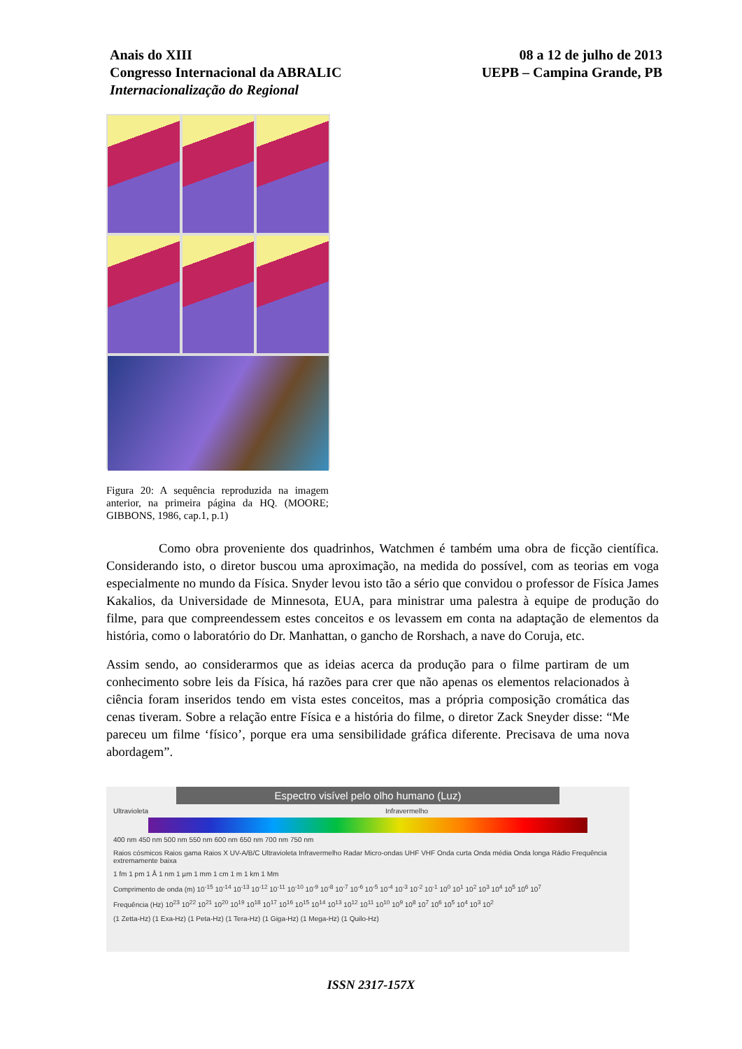Anais do XIII
Congresso Internacional da ABRALIC
Internacionalização do Regional
08 a 12 de julho de 2013
UEPB – Campina Grande, PB
Figura 20: A sequência reproduzida na imagem anterior, na primeira página da HQ. (MOORE; GIBBONS, 1986, cap.1, p.1)
Como obra proveniente dos quadrinhos, Watchmen é também uma obra de ficção científica. Considerando isto, o diretor buscou uma aproximação, na medida do possível, com as teorias em voga especialmente no mundo da Física. Snyder levou isto tão a sério que convidou o professor de Física James Kakalios, da Universidade de Minnesota, EUA, para ministrar uma palestra à equipe de produção do filme, para que compreendessem estes conceitos e os levassem em conta na adaptação de elementos da história, como o laboratório do Dr. Manhattan, o gancho de Rorshach, a nave do Coruja, etc.
Assim sendo, ao considerarmos que as ideias acerca da produção para o filme partiram de um conhecimento sobre leis da Física, há razões para crer que não apenas os elementos relacionados à ciência foram inseridos tendo em vista estes conceitos, mas a própria composição cromática das cenas tiveram. Sobre a relação entre Física e a história do filme, o diretor Zack Sneyder disse: “Me pareceu um filme ‘físico’, porque era uma sensibilidade gráfica diferente. Precisava de uma nova abordagem”.
Espectro visível pelo olho humano (Luz)
Ultravioleta Infravermelho
400 nm 450 nm 500 nm 550 nm 600 nm 650 nm 700 nm 750 nm
Raios cósmicos Raios gama Raios X UV-A/B/C Ultravioleta Infravermelho Radar Micro-ondas UHF VHF Onda curta Onda média Onda longa Rádio Frequência extremamente baixa
1 fm 1 pm 1 Å 1 nm 1 µm 1 mm 1 cm 1 m 1 km 1 Mm
Comprimento de onda (m) 10<sup>-15</sup> 10<sup>-14</sup> 10<sup>-13</sup> 10<sup>-12</sup> 10<sup>-11</sup> 10<sup>-10</sup> 10<sup>-9</sup> 10<sup>-8</sup> 10<sup>-7</sup> 10<sup>-6</sup> 10<sup>-5</sup> 10<sup>-4</sup> 10<sup>-3</sup> 10<sup>-2</sup> 10<sup>-1</sup> 10<sup>0</sup> 10<sup>1</sup> 10<sup>2</sup> 10<sup>3</sup> 10<sup>4</sup> 10<sup>5</sup> 10<sup>6</sup> 10<sup>7</sup>
Frequência (Hz) 10<sup>23</sup> 10<sup>22</sup> 10<sup>21</sup> 10<sup>20</sup> 10<sup>19</sup> 10<sup>18</sup> 10<sup>17</sup> 10<sup>16</sup> 10<sup>15</sup> 10<sup>14</sup> 10<sup>13</sup> 10<sup>12</sup> 10<sup>11</sup> 10<sup>10</sup> 10<sup>9</sup> 10<sup>8</sup> 10<sup>7</sup> 10<sup>6</sup> 10<sup>5</sup> 10<sup>4</sup> 10<sup>3</sup> 10<sup>2</sup>
(1 Zetta-Hz) (1 Exa-Hz) (1 Peta-Hz) (1 Tera-Hz) (1 Giga-Hz) (1 Mega-Hz) (1 Quilo-Hz)
ISSN 2317-157X